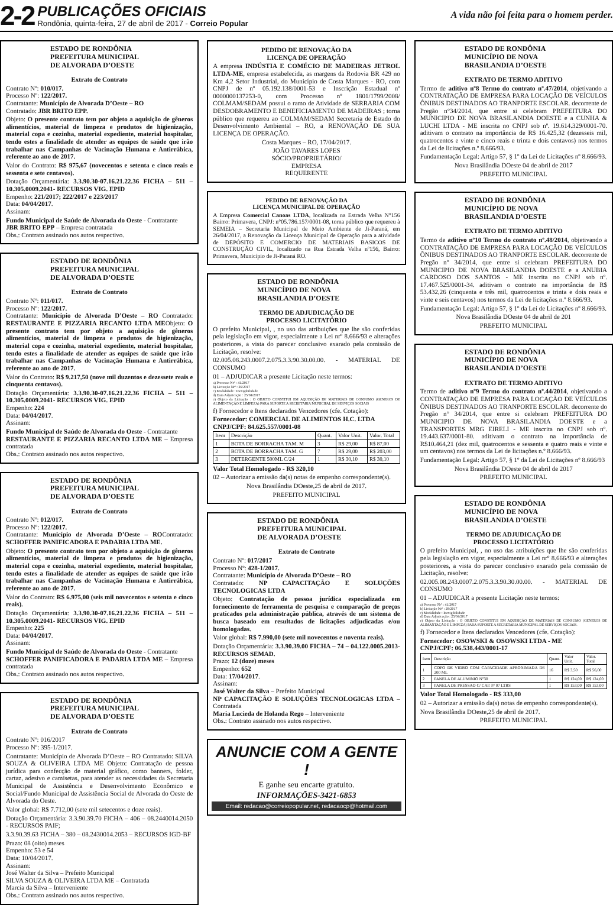2-2
PUBLICAÇÕES OFICIAIS
Rondônia, quinta-feira, 27 de abril de 2017 - Correio Popular
A vida não foi feita para o homem perder.
ESTADO DE RONDÔNIA
PREFEITURA MUNICIPAL
DE ALVORADA D’OESTE
Extrato de Contrato
Contrato Nº: 010/017.
Processo Nº: 122/2017.
Contratante: Município de Alvorada D’Oeste – RO
Contratado: JBR BRITO EPP.
Objeto: O presente contrato tem por objeto a aquisição de gêneros alimentícios, material de limpeza e produtos de higienização, material copa e cozinha, material expediente, material hospitalar, tendo estes a finalidade de atender as equipes de saúde que irão trabalhar nas Campanhas de Vacinação Humana e Antirrábica, referente ao ano de 2017.
Valor do Contrato: R$ 975,67 (novecentos e setenta e cinco reais e sessenta e sete centavos).
Dotação Orçamentária: 3.3.90.30-07.16.21.22.36 FICHA – 511 –10.305.0009.2041- RECURSOS VIG. EPID
Empenho: 221/2017; 222/2017 e 223/2017
Data: 04/04/2017.
Assinam:
Fundo Municipal de Saúde de Alvorada do Oeste - Contratante
JBR BRITO EPP – Empresa contratada
Obs.: Contrato assinado nos autos respectivo.
ESTADO DE RONDÔNIA
PREFEITURA MUNICIPAL
DE ALVORADA D’OESTE
Extrato de Contrato
Contrato Nº: 011/017.
Processo Nº: 122/2017.
Contratante: Município de Alvorada D’Oeste – RO Contratado: RESTAURANTE E PIZZARIA RECANTO LTDA MEObjeto: O presente contrato tem por objeto a aquisição de gêneros alimentícios, material de limpeza e produtos de higienização, material copa e cozinha, material expediente, material hospitalar, tendo estes a finalidade de atender as equipes de saúde que irão trabalhar nas Campanhas de Vacinação Humana e Antirrábica, referente ao ano de 2017.
Valor do Contrato: R$ 9.217,50 (nove mil duzentos e dezessete reais e cinquenta centavos).
Dotação Orçamentária: 3.3.90.30-07.16.21.22.36 FICHA – 511 –10.305.0009.2041- RECURSOS VIG. EPID
Empenho: 224
Data: 04/04/2017.
Assinam:
Fundo Municipal de Saúde de Alvorada do Oeste - Contratante
RESTAURANTE E PIZZARIA RECANTO LTDA ME – Empresa contratada
Obs.: Contrato assinado nos autos respectivo.
ESTADO DE RONDÔNIA
PREFEITURA MUNICIPAL
DE ALVORADA D’OESTE
Extrato de Contrato
Contrato Nº: 012/017.
Processo Nº: 122/2017.
Contratante: Município de Alvorada D’Oeste – ROContratado: SCHOFFER PANIFICADORA E PADARIA LTDA ME.
Objeto: O presente contrato tem por objeto a aquisição de gêneros alimentícios, material de limpeza e produtos de higienização, material copa e cozinha, material expediente, material hospitalar, tendo estes a finalidade de atender as equipes de saúde que irão trabalhar nas Campanhas de Vacinação Humana e Antirrábica, referente ao ano de 2017.
Valor do Contrato: R$ 6.975,00 (seis mil novecentos e setenta e cinco reais).
Dotação Orçamentária: 3.3.90.30-07.16.21.22.36 FICHA – 511 –10.305.0009.2041- RECURSOS VIG. EPID
Empenho: 225
Data: 04/04/2017.
Assinam:
Fundo Municipal de Saúde de Alvorada do Oeste - Contratante
SCHOFFER PANIFICADORA E PADARIA LTDA ME – Empresa contratada
Obs.: Contrato assinado nos autos respectivo.
ESTADO DE RONDÔNIA
PREFEITURA MUNICIPAL
DE ALVORADA D’OESTE
Extrato de Contrato
Contrato Nº: 016/2017
Processo Nº: 395-1/2017.
Contratante: Município de Alvorada D’Oeste – RO Contratado: SILVA SOUZA & OLIVEIRA LTDA ME Objeto: Contratação de pessoa jurídica para confecção de material gráfico, como banners, folder, cartaz, adesivo e camisetas, para atender as necessidades da Secretaria Municipal de Assistência e Desenvolvimento Econômico e Social/Fundo Municipal de Assistência Social de Alvorada do Oeste de Alvorada do Oeste.
Valor global: R$ 7.712,00 (sete mil setecentos e doze reais).
Dotação Orçamentária: 3.3.90.39.70 FICHA – 406 – 08.2440014.2050 - RECURSOS PAIF;
3.3.90.39.63 FICHA – 380 – 08.2430014.2053 – RECURSOS IGD-BF
Prazo: 08 (oito) meses
Empenho: 53 e 54
Data: 10/04/2017.
Assinam:
José Walter da Silva – Prefeito Municipal
SILVA SOUZA & OLIVEIRA LTDA ME – Contratada
Marcia da Silva – Interveniente
Obs.: Contrato assinado nos autos respectivo.
PEDIDO DE RENOVAÇÃO DA
LICENÇA DE OPERAÇÃO
A empresa INDÚSTIA E COMÉCIO DE MADEIRAS JETROL LTDA-ME, empresa estabelecida, as margens da Rodovia BR 429 no Km 4,2 Setor Industrial, do Município de Costa Marques - RO, com CNPJ de nº 05.192.138/0001-53 e Inscrição Estadual nº 0000000137253-0, com Processo nº 1801/1799/2008/ COLMAM/SEDAM possui o ramo de Atividade de SERRARIA COM DESDOBRAMENTO E BENEFICIAMENTO DE MADEIRAS ; torna público que requereu ao COLMAM/SEDAM Secretaria de Estado do Desenvolvimento Ambiental – RO, a RENOVAÇÃO DE SUA LICENÇA DE OPERAÇÃO.
Costa Marques – RO, 17/04/2017.
JOÃO TAVARES LOPES
SÓCIO/PROPRIETÁRIO/
EMPRESA
REQUERENTE
PEDIDO DE RENOVAÇÃO DA
LICENÇA MUNICIPAL DE OPERAÇÃO
A Empresa Comercial Canoas LTDA, localizada na Estrada Velha N°156 Bairro: Primavera, CNPJ: n°05.786.157/0001-08, torna público que requereu à SEMEIA – Secretaria Municipal de Meio Ambiente de Ji-Paraná, em 26/04/2017, a Renovação da Licença Municipal de Operação para a atividade de DEPÓSITO E COMERCIO DE MATERIAIS BASICOS DE CONSTRUÇÃO CIVIL, localizado na Rua Estrada Velha nº156, Bairro: Primavera, Município de Ji-Paraná RO.
ESTADO DE RONDÔNIA
MUNICÍPIO DE NOVA
BRASILANDIA D’OESTE
TERMO DE ADJUDICAÇÃO DE
PROCESSO LICITATÓRIO
O prefeito Municipal, , no uso das atribuições que lhe são conferidas pela legislação em vigor, especialmente a Lei nrº 8.666/93 e alterações posteriores, a vista do parecer conclusivo exarado pela comissão de Licitação, resolve:
02.005.08.243.0007.2.075.3.3.90.30.00.00. - MATERIAL DE CONSUMO
01 – ADJUDICAR a presente Licitação neste termos:
a) Processo Nrº : 41/2017
b) Licitação Nrº : 26/2017
c) Modalidade : Inexigibilidade
d) Data Adjuticação : 25/04/2017
e) Objeto da Licitação : O OBJETO CONSTITUI EM AQUISIÇÃO DE MATERIAIS DE CONSUMO (GENEROS DE ALIMENTAÇÃO E LIMPEZA) PARA SUPORTE A SECRETARIA MUNICIPAL DE SERVIÇOS SOCIAIS
f) Fornecedor e Itens declarados Vencedores (cfe. Cotação):
Fornecedor: COMERCIAL DE ALIMENTOS H.C. LTDA
CNPJ/CPF: 84.625.557/0001-08
| Item | Descrição | Quant. | Valor Unit. | Valor. Total |
| --- | --- | --- | --- | --- |
| 1 | BOTA DE BORRACHA TAM. M | 3 | R$ 29,00 | R$ 87,00 |
| 2 | BOTA DE BORRACHA TAM. G | 7 | R$ 29,00 | R$ 203,00 |
| 3 | DETERGENTE 500ML C/24 | 1 | R$ 30,10 | R$ 30,10 |
Valor Total Homologado - R$ 320,10
02 – Autorizar a emissão da(s) notas de empenho correspondente(s).
Nova Brasilândia DOeste,25 de abril de 2017.
PREFEITO MUNICIPAL
ESTADO DE RONDÔNIA
PREFEITURA MUNICIPAL
DE ALVORADA D’OESTE
Extrato de Contrato
Contrato Nº: 017/2017
Processo Nº: 428-1/2017.
Contratante: Município de Alvorada D’Oeste – RO
Contratado: NP CAPACITAÇÃO E SOLUÇÕES TECNOLOGICAS LTDA
Objeto: Contratação de pessoa jurídica especializada em fornecimento de ferramenta de pesquisa e comparação de preços praticados pela administração pública, através de um sistema de busca baseado em resultados de licitações adjudicadas e/ou homologadas.
Valor global: R$ 7.990,00 (sete mil novecentos e noventa reais).
Dotação Orçamentária: 3.3.90.39.00 FICHA – 74 – 04.122.0005.2013- RECURSOS SEMAD.
Prazo: 12 (doze) meses
Empenho: 652
Data: 17/04/2017.
Assinam:
José Walter da Silva – Prefeito Municipal
NP CAPACITAÇÃO E SOLUÇÕES TECNOLOGICAS LTDA – Contratada
Maria Lucieda de Holanda Rego – Interveniente
Obs.: Contrato assinado nos autos respectivo.
ANUNCIE COM A GENTE !
E ganhe seu encarte gratuito.
INFORMAÇÕES-3421-6853
Email: redacao@correiopopular.net, redacaocp@hotmail.com
ESTADO DE RONDÔNIA
MUNICÍPIO DE NOVA
BRASILANDIA D’OESTE
EXTRATO DE TERMO ADITIVO
Termo de aditivo nº8 Termo do contrato nº.47/2014, objetivando a CONTRATAÇÃO DE EMPRESA PARA LOCAÇÃO DE VEÍCULOS ÔNIBUS DESTINADOS AO TRANPORTE ESCOLAR. decorrente de Pregão n°34/2014, que entre si celebram PREFEITURA DO MUNICIPIO DE NOVA BRASILANDIA DOESTE e a CUNHA & LUCHI LTDA - ME inscrita no CNPJ sob nº. 19.614.329/0001-70. aditivam o contrato na importância de R$ 16.425,32 (dezesseis mil, quatrocentos e vinte e cinco reais e trinta e dois centavos) nos termos da Lei de licitações n.º 8.666/93.
Fundamentação Legal: Artigo 57, § 1º da Lei de Licitações nº 8.666/93.
Nova Brasilândia DOeste 04 de abril de 2017
PREFEITO MUNICIPAL
ESTADO DE RONDÔNIA
MUNICÍPIO DE NOVA
BRASILANDIA D’OESTE
EXTRATO DE TERMO ADITIVO
Termo de aditivo nº10 Termo do contrato nº.48/2014, objetivando a CONTRATAÇÃO DE EMPRESA PARA LOCAÇÃO DE VEÍCULOS ÔNIBUS DESTINADOS AO TRANPORTE ESCOLAR. decorrente de Pregão n° 34/2014, que entre si celebram PREFEITURA DO MUNICIPIO DE NOVA BRASILANDIA DOESTE e a ANUBIA CARDOSO DOS SANTOS - ME inscrita no CNPJ sob nº. 17.467.525/0001-34. aditivam o contrato na importância de R$ 53.432,26 (cinquenta e três mil, quatrocentos e trinta e dois reais e vinte e seis centavos) nos termos da Lei de licitações n.º 8.666/93.
Fundamentação Legal: Artigo 57, § 1º da Lei de Licitações nº 8.666/93.
Nova Brasilândia DOeste 04 de abril de 201
PREFEITO MUNICIPAL
ESTADO DE RONDÔNIA
MUNICÍPIO DE NOVA
BRASILANDIA D’OESTE
EXTRATO DE TERMO ADITIVO
Termo de aditivo nº9 Termo do contrato nº.44/2014, objetivando a CONTRATAÇÃO DE EMPRESA PARA LOCAÇÃO DE VEÍCULOS ÔNIBUS DESTINADOS AO TRANPORTE ESCOLAR. decorrente do Pregão n° 34/2014, que entre si celebram PREFEITURA DO MUNICIPIO DE NOVA BRASILANDIA DOESTE e a TRANSPORTES MRG EIRELI - ME inscrita no CNPJ sob nº. 19.443.637/0001-80. aditivam o contrato na importância de R$10.464,21 (dez mil, quatrocentos e sessenta e quatro reais e vinte e um centavos) nos termos da Lei de licitações n.º 8.666/93.
Fundamentação Legal: Artigo 57, § 1º da Lei de Licitações nº 8.666/93
Nova Brasilândia DOeste 04 de abril de 2017
PREFEITO MUNICIPAL
ESTADO DE RONDÔNIA
MUNICÍPIO DE NOVA
BRASILANDIA D’OESTE
TERMO DE ADJUDICAÇÃO DE
PROCESSO LICITATÓRIO
O prefeito Municipal, , no uso das atribuições que lhe são conferidas pela legislação em vigor, especialmente a Lei nrº 8.666/93 e alterações posteriores, a vista do parecer conclusivo exarado pela comissão de Licitação, resolve:
02.005.08.243.0007.2.075.3.3.90.30.00.00. - MATERIAL DE CONSUMO
01 – ADJUDICAR a presente Licitação neste termos:
a) Processo Nrº : 41/2017
b) Licitação Nrº : 28/2017
c) Modalidade : Inexigibilidade
d) Data Adjuticação : 25/04/2017
e) Objeto da Licitação : O OBJETO CONSTITUI EM AQUISIÇÃO DE MATERIAIS DE CONSUMO (GENEROS DE ALIMANTAÇÃO E LIMPEZA) PARA SUPORTE A SECRETARIA MUNICIPAL DE SERVIÇOS SOCIAIS.
f) Fornecedor e Itens declarados Vencedores (cfe. Cotação):
Fornecedor: OSOWSKI & OSOWSKI LTDA - ME
CNPJ/CPF: 06.538.443/0001-17
| Item | Descrição | Quant. | Valor Unit. | Valor. Total |
| --- | --- | --- | --- | --- |
| 1 | COPO DE VIDRO COM CAPACIDADE APROXIMADA DE 200 ML | 16 | R$ 3,50 | R$ 56,00 |
| 2 | PANELA DE ALUMINIO N°30 | 1 | R$ 124,00 | R$ 124,00 |
| 3 | PANELA DE PRESSAO C/ CAP. P/ 07 LTRS | 1 | R$ 153,00 | R$ 153,00 |
Valor Total Homologado - R$ 333,00
02 – Autorizar a emissão da(s) notas de empenho correspondente(s).
Nova Brasilândia DOeste,25 de abril de 2017.
PREFEITO MUNICIPAL